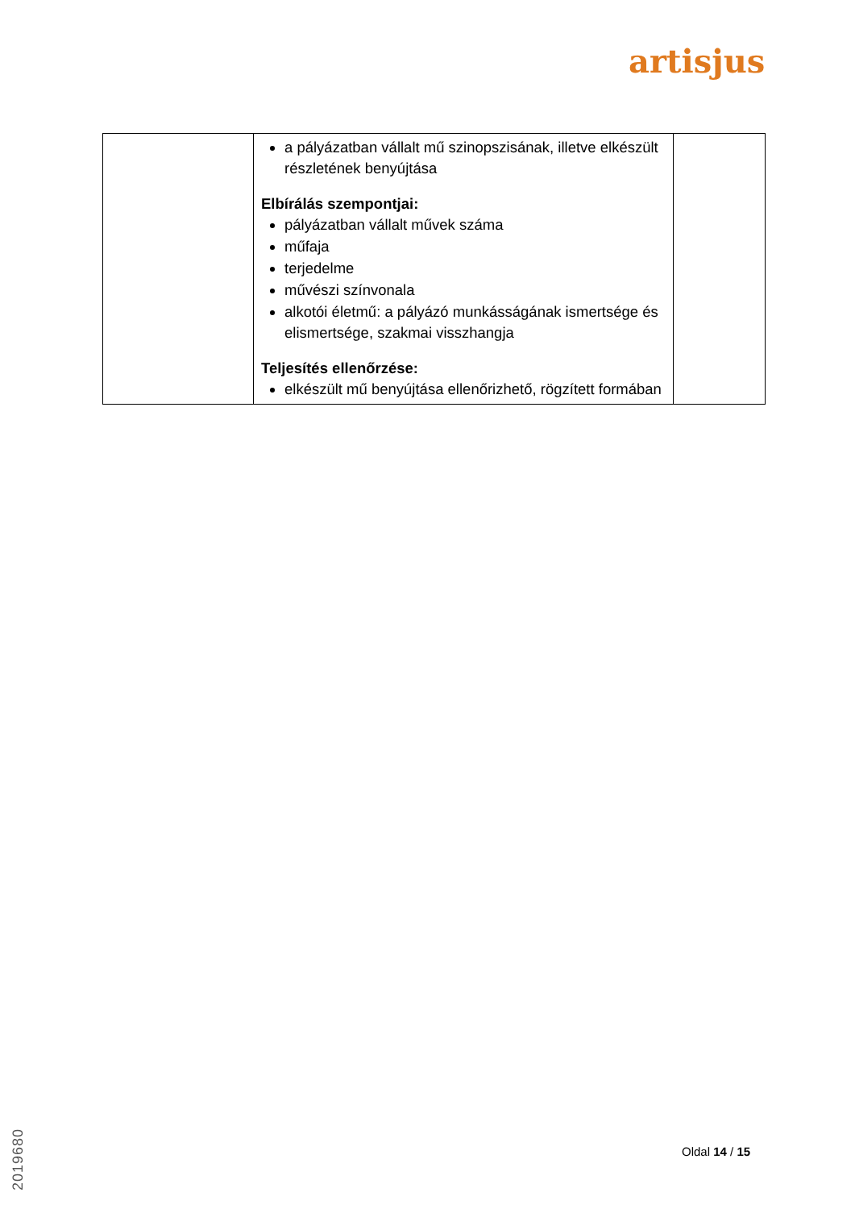artisjus
| | a pályázatban vállalt mű szinopszisának, illetve elkészült részletének benyújtása Elbírálás szempontjai: pályázatban vállalt művek száma műfaja terjedelme művészi színvonala alkotói életmű: a pályázó munkásságának ismertsége és elismertsége, szakmai visszhangja Teljesítés ellenőrzése: elkészült mű benyújtása ellenőrizhető, rögzített formában | |
2019680
Oldal 14 / 15